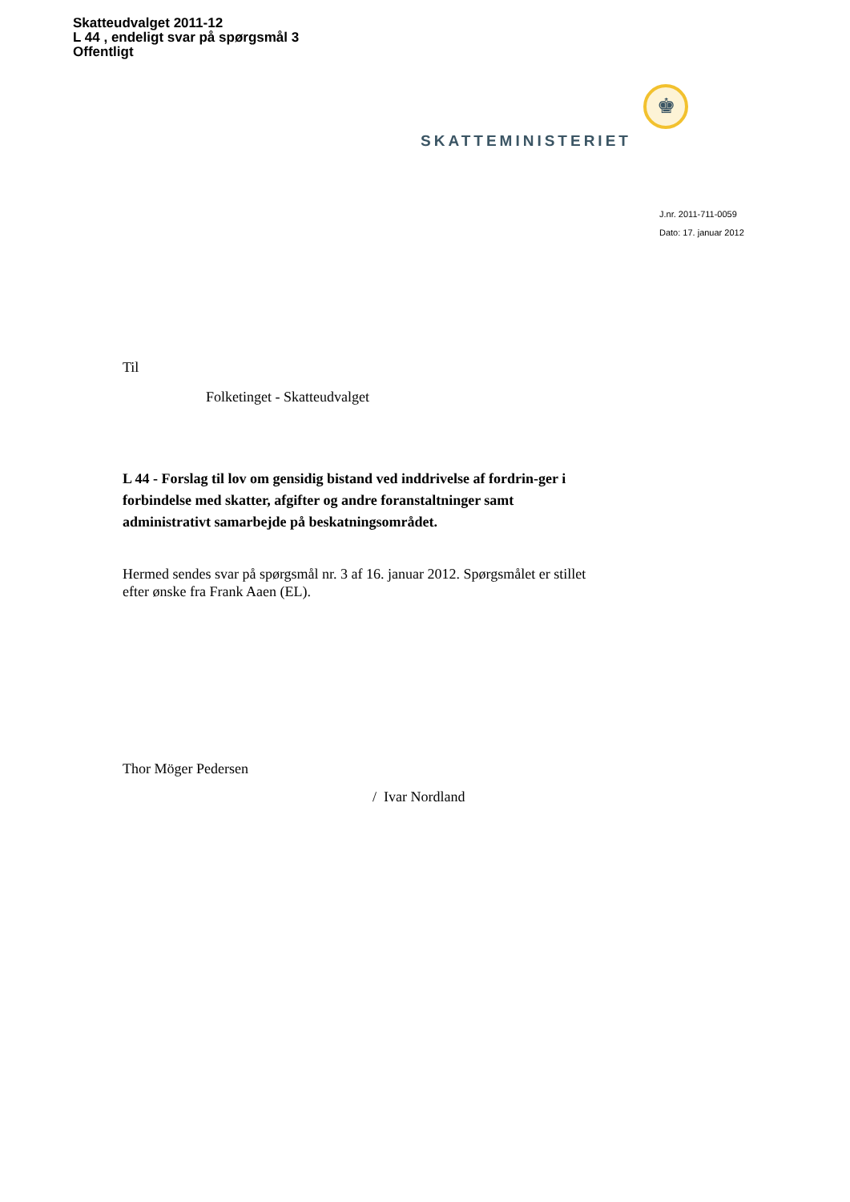Skatteudvalget 2011-12
L 44 , endeligt svar på spørgsmål 3
Offentligt
♚
SKATTEMINISTERIET
J.nr. 2011-711-0059
Dato: 17. januar 2012
Til
Folketinget - Skatteudvalget
L 44 - Forslag til lov om gensidig bistand ved inddrivelse af fordrin-ger i forbindelse med skatter, afgifter og andre foranstaltninger samt administrativt samarbejde på beskatningsområdet.
Hermed sendes svar på spørgsmål nr. 3 af 16. januar 2012. Spørgsmålet er stillet efter ønske fra Frank Aaen (EL).
Thor Möger Pedersen
/ Ivar Nordland